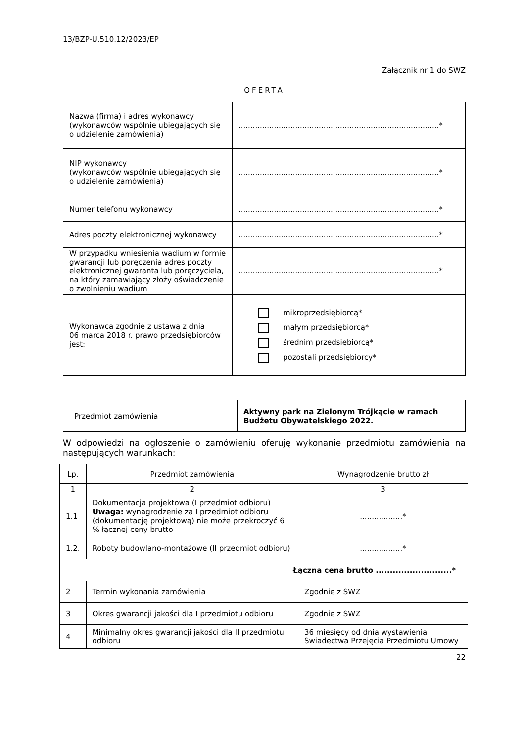13/BZP-U.510.12/2023/EP
Załącznik nr 1 do SWZ
OFERTA
| Nazwa (firma) i adres wykonawcy (wykonawców wspólnie ubiegających się o udzielenie zamówienia) | .....................................................................................* |
| NIP wykonawcy (wykonawców wspólnie ubiegających się o udzielenie zamówienia) | .....................................................................................* |
| Numer telefonu wykonawcy | .....................................................................................* |
| Adres poczty elektronicznej wykonawcy | .....................................................................................* |
| W przypadku wniesienia wadium w formie gwarancji lub poręczenia adres poczty elektronicznej gwaranta lub poręczyciela, na który zamawiający złoży oświadczenie o zwolnieniu wadium | .....................................................................................* |
| Wykonawca zgodnie z ustawą z dnia 06 marca 2018 r. prawo przedsiębiorców jest: | mikroprzedsiębiorcą* małym przedsiębiorcą* średnim przedsiębiorcą* pozostali przedsiębiorcy* |
| Przedmiot zamówienia | Aktywny park na Zielonym Trójkącie w ramach Budżetu Obywatelskiego 2022. |
W odpowiedzi na ogłoszenie o zamówieniu oferuję wykonanie przedmiotu zamówienia na następujących warunkach:
| Lp. | Przedmiot zamówienia | Wynagrodzenie brutto zł |
| --- | --- | --- |
| 1 | 2 | 3 |
| 1.1 | Dokumentacja projektowa (I przedmiot odbioru) Uwaga: wynagrodzenie za I przedmiot odbioru (dokumentację projektową) nie może przekroczyć 6 % łącznej ceny brutto | ..................* |
| 1.2. | Roboty budowlano-montażowe (II przedmiot odbioru) | ..................* |
| Łączna cena brutto ...........................* | | |
| 2 | Termin wykonania zamówienia | Zgodnie z SWZ |
| 3 | Okres gwarancji jakości dla I przedmiotu odbioru | Zgodnie z SWZ |
| 4 | Minimalny okres gwarancji jakości dla II przedmiotu odbioru | 36 miesięcy od dnia wystawienia Świadectwa Przejęcia Przedmiotu Umowy |
22